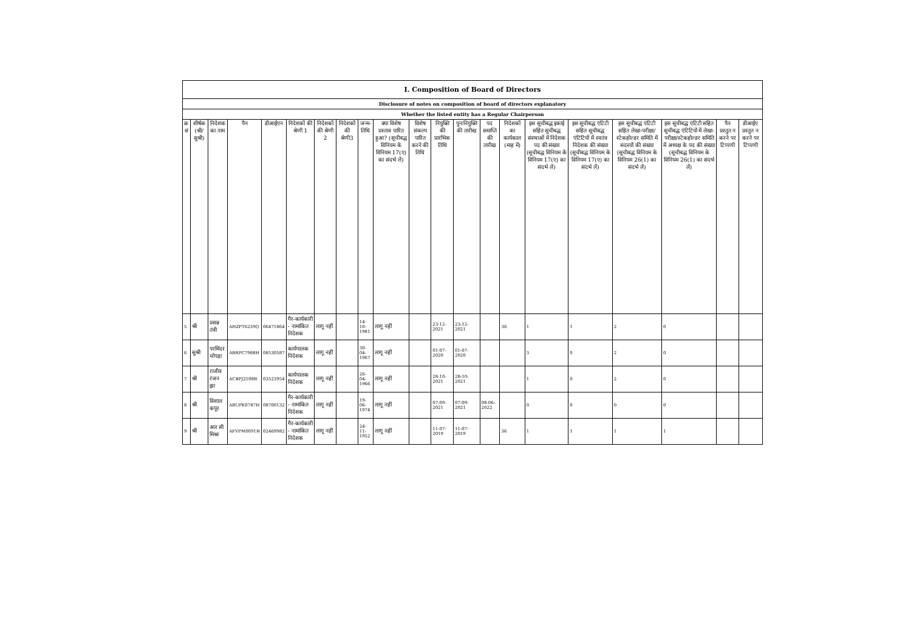| I. Composition of Board of Directors | | | | | | | | | | | | | | | | | | | | |
| Disclosure of notes on composition of board of directors explanatory | | | | | | | | | | | | | | | | | | | | |
| Whether the listed entity has a Regular Chairperson | | | | | | | | | | | | | | | | | | | | |
| क्र सं | शीर्षक (श्री/सुश्री) | निदेशक का नाम | पैन | डीआईएन | निदेशकों की श्रेणी 1 | निदेशकों की श्रेणी 2 | निदेशकों की श्रेणी3 | जन्म-तिथि | क्या विशेष प्रस्ताव पारित हुआ? (सूचीबद्ध विनियम के विनियम 17(ए) का संदर्भ लें) | विशेष संकल्प पारित करने की तिथि | नियुक्ति की प्रारंभिक तिथि | पुनःनियुक्ति की तारीख | पद समाप्ति की तारीख | निदेशकों का कार्यकाल (माह में) | इस सूचीबद्ध इकाई सहित सूचीबद्ध संस्थाओं में निदेशक पद की संख्या (सूचीबद्ध विनियम के विनियम 17(ए) का संदर्भ लें) | इस सूचीबद्ध एंटिटी सहित सूचीबद्ध एंटिटियों में स्वतंत्र निदेशक की संख्या (सूचीबद्ध विनियम के विनियम 17(ए) का संदर्भ लें) | इस सूचीबद्ध एंटिटी सहित लेखा-परीक्षा/स्टेकहोल्डर समिति में सदस्यों की संख्या (सूचीबद्ध विनियम के विनियम 26(1) का संदर्भ लें) | इस सूचीबद्ध एंटिटी सहित सूचीबद्ध एंटिटियों में लेखा-परीक्षा/स्टेकहोल्डर समिति में अध्यक्ष के पद की संख्या (सूचीबद्ध विनियम के विनियम 26(1) का संदर्भ लें) | पैन प्रस्तुत न करने पर टिप्पणी | डीआईए प्रस्तुत न करने पर टिप्पणी |
| 5 | श्री | प्रसन्न तंत्री | AHZPT6239Q | 06471864 | गैर-कार्यकारी - नामांकित निदेशक | लागू नहीं | | 14-10-1981 | लागू नहीं | | 23-12-2021 | 23-12-2021 | | 36 | 1 | 1 | 2 | 0 | | |
| 6 | सुश्री | परमिंदर चोपड़ा | ABRPC7988H | 08530587 | कार्यपालक निदेशक | लागू नहीं | | 30-04-1967 | लागू नहीं | | 01-07-2020 | 01-07-2020 | | | 3 | 0 | 2 | 0 | | |
| 7 | श्री | राजीव रंजन झा | ACBPJ2598R | 03523954 | कार्यपालक निदेशक | लागू नहीं | | 26-04-1966 | लागू नहीं | | 28-10-2021 | 28-10-2021 | | | 1 | 0 | 2 | 0 | | |
| 8 | श्री | विशाल कपूर | ABUPK0787H | 08700132 | गैर-कार्यकारी - नामांकित निदेशक | लागू नहीं | | 19-06-1974 | लागू नहीं | | 07-09-2021 | 07-09-2021 | 08-06-2022 | | 0 | 0 | 0 | 0 | | |
| 9 | श्री | आर सी मिश्रा | AFVPM0091H | 02469982 | गैर-कार्यकारी - नामांकित निदेशक | लागू नहीं | | 24-11-1952 | लागू नहीं | | 11-07-2019 | 11-07-2019 | | 36 | 1 | 1 | 1 | 1 | | |